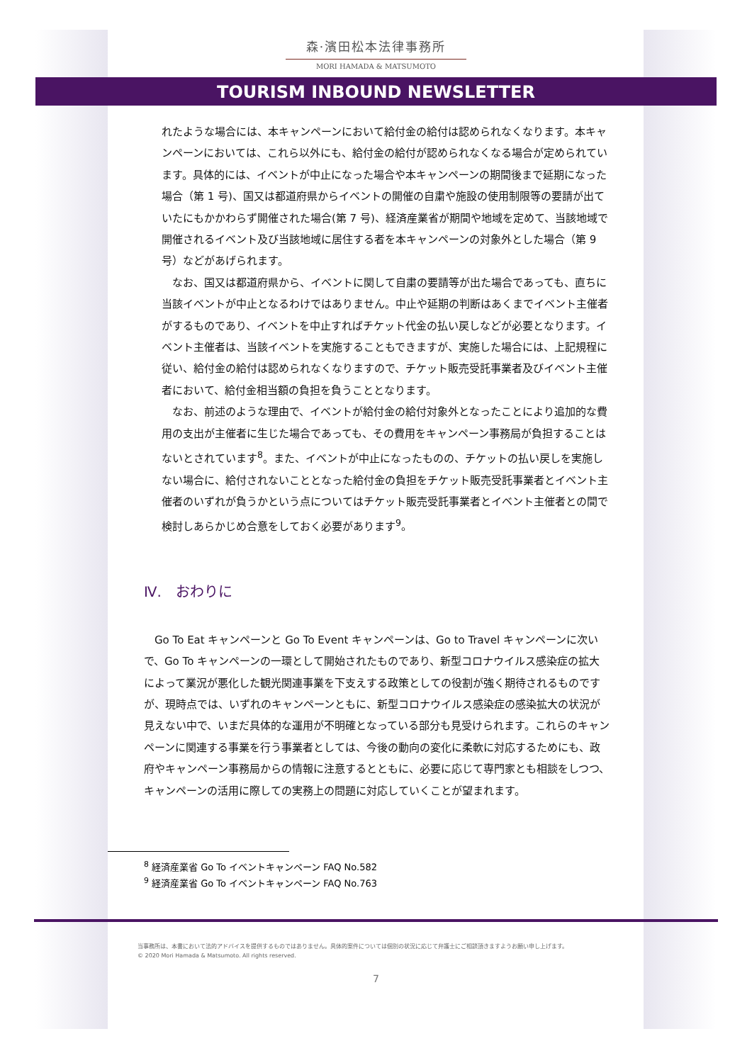森·濱田松本法律事務所
MORI HAMADA & MATSUMOTO
TOURISM INBOUND NEWSLETTER
れたような場合には、本キャンペーンにおいて給付金の給付は認められなくなります。本キャンペーンにおいては、これら以外にも、給付金の給付が認められなくなる場合が定められています。具体的には、イベントが中止になった場合や本キャンペーンの期間後まで延期になった場合（第 1 号)、国又は都道府県からイベントの開催の自粛や施設の使用制限等の要請が出ていたにもかかわらず開催された場合(第 7 号)、経済産業省が期間や地域を定めて、当該地域で開催されるイベント及び当該地域に居住する者を本キャンペーンの対象外とした場合（第 9 号）などがあげられます。
　なお、国又は都道府県から、イベントに関して自粛の要請等が出た場合であっても、直ちに当該イベントが中止となるわけではありません。中止や延期の判断はあくまでイベント主催者がするものであり、イベントを中止すればチケット代金の払い戻しなどが必要となります。イベント主催者は、当該イベントを実施することもできますが、実施した場合には、上記規程に従い、給付金の給付は認められなくなりますので、チケット販売受託事業者及びイベント主催者において、給付金相当額の負担を負うこととなります。
　なお、前述のような理由で、イベントが給付金の給付対象外となったことにより追加的な費用の支出が主催者に生じた場合であっても、その費用をキャンペーン事務局が負担することはないとされています<sup>8</sup>。また、イベントが中止になったものの、チケットの払い戻しを実施しない場合に、給付されないこととなった給付金の負担をチケット販売受託事業者とイベント主催者のいずれが負うかという点についてはチケット販売受託事業者とイベント主催者との間で検討しあらかじめ合意をしておく必要があります<sup>9</sup>。
Ⅳ.　おわりに
　Go To Eat キャンペーンと Go To Event キャンペーンは、Go to Travel キャンペーンに次いで、Go To キャンペーンの一環として開始されたものであり、新型コロナウイルス感染症の拡大によって業況が悪化した観光関連事業を下支えする政策としての役割が強く期待されるものですが、現時点では、いずれのキャンペーンともに、新型コロナウイルス感染症の感染拡大の状況が見えない中で、いまだ具体的な運用が不明確となっている部分も見受けられます。これらのキャンペーンに関連する事業を行う事業者としては、今後の動向の変化に柔軟に対応するためにも、政府やキャンペーン事務局からの情報に注意するとともに、必要に応じて専門家とも相談をしつつ、キャンペーンの活用に際しての実務上の問題に対応していくことが望まれます。
<sup>8</sup> 経済産業省 Go To イベントキャンペーン FAQ No.582
<sup>9</sup> 経済産業省 Go To イベントキャンペーン FAQ No.763
当事務所は、本書において法的アドバイスを提供するものではありません。具体的案件については個別の状況に応じて弁護士にご相談頂きますようお願い申し上げます。
© 2020 Mori Hamada & Matsumoto. All rights reserved.
7